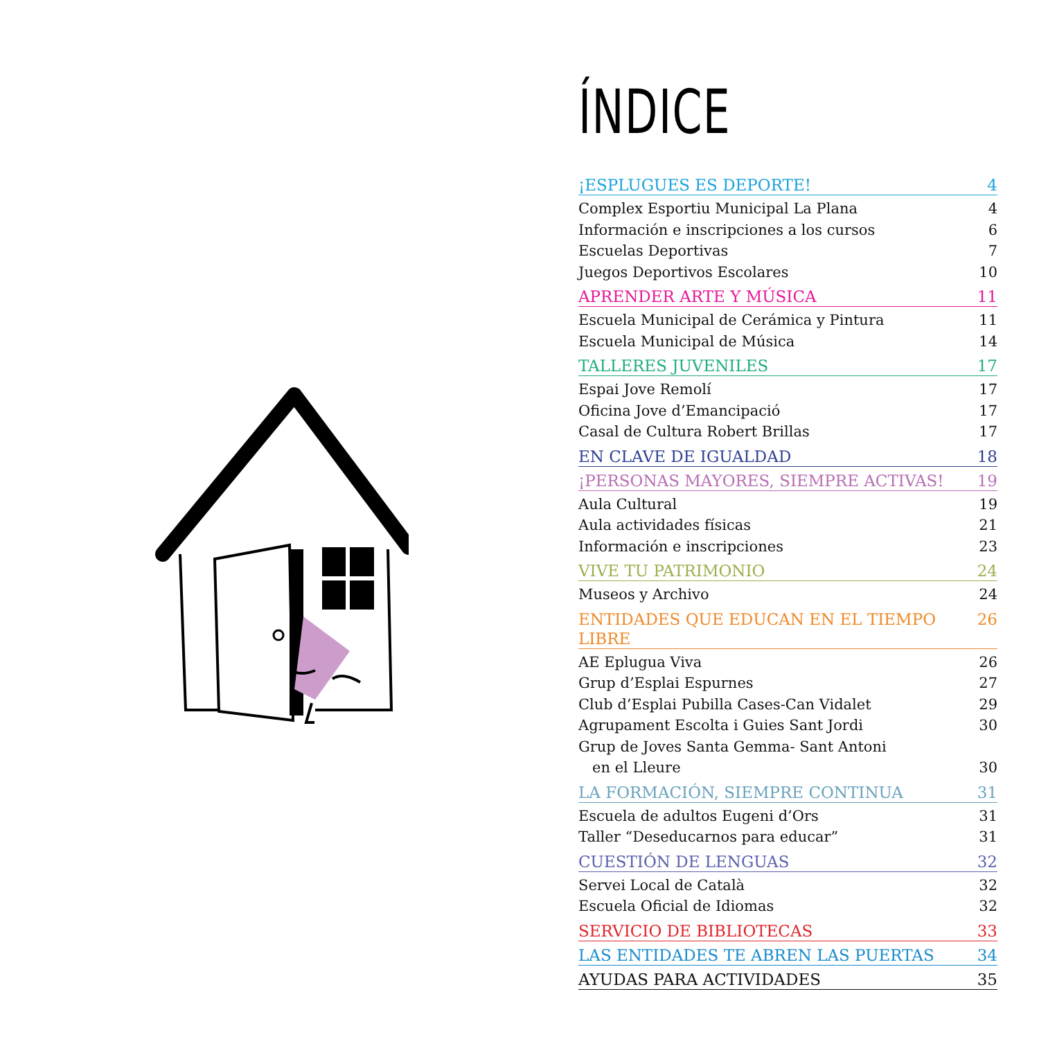ÍNDICE
¡ESPLUGUES ES DEPORTE! 4
Complex Esportiu Municipal La Plana 4
Información e inscripciones a los cursos 6
Escuelas Deportivas 7
Juegos Deportivos Escolares 10
APRENDER ARTE Y MÚSICA 11
Escuela Municipal de Cerámica y Pintura 11
Escuela Municipal de Música 14
TALLERES JUVENILES 17
Espai Jove Remolí 17
Oficina Jove d’Emancipació 17
Casal de Cultura Robert Brillas 17
EN CLAVE DE IGUALDAD 18
¡PERSONAS MAYORES, SIEMPRE ACTIVAS! 19
Aula Cultural 19
Aula actividades físicas 21
Información e inscripciones 23
VIVE TU PATRIMONIO 24
Museos y Archivo 24
ENTIDADES QUE EDUCAN EN EL TIEMPO LIBRE 26
AE Eplugua Viva 26
Grup d’Esplai Espurnes 27
Club d’Esplai Pubilla Cases-Can Vidalet 29
Agrupament Escolta i Guies Sant Jordi 30
Grup de Joves Santa Gemma- Sant Antoni
en el Lleure 30
LA FORMACIÓN, SIEMPRE CONTINUA 31
Escuela de adultos Eugeni d’Ors 31
Taller “Deseducarnos para educar” 31
CUESTIÓN DE LENGUAS 32
Servei Local de Català 32
Escuela Oficial de Idiomas 32
SERVICIO DE BIBLIOTECAS 33
LAS ENTIDADES TE ABREN LAS PUERTAS 34
AYUDAS PARA ACTIVIDADES 35